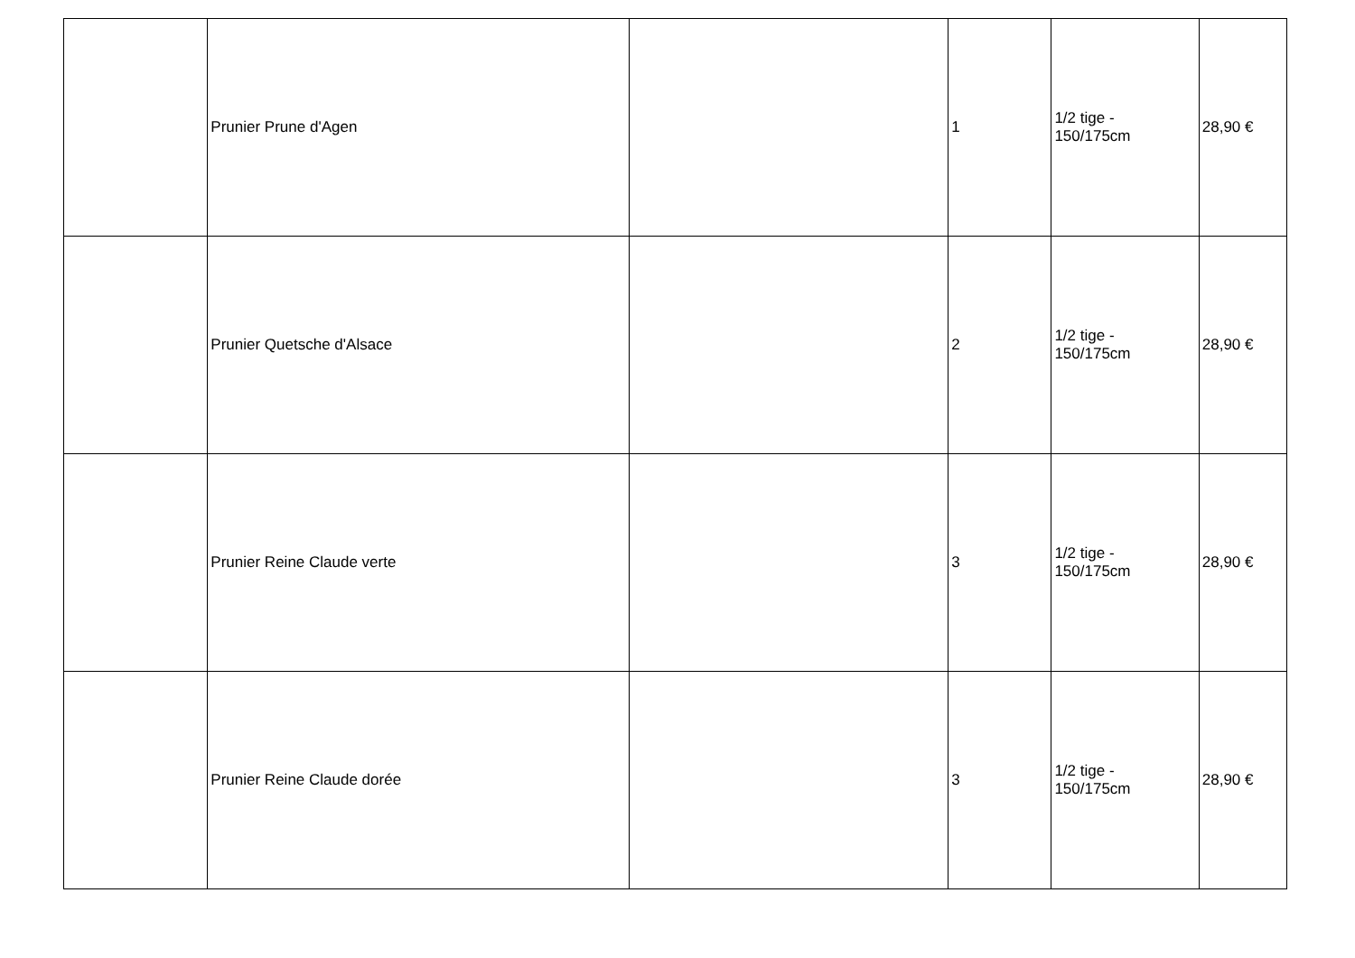| | Prunier Prune d'Agen | | 1 | 1/2 tige - 150/175cm | 28,90 € |
| | Prunier Quetsche d'Alsace | | 2 | 1/2 tige - 150/175cm | 28,90 € |
| | Prunier Reine Claude verte | | 3 | 1/2 tige - 150/175cm | 28,90 € |
| | Prunier Reine Claude dorée | | 3 | 1/2 tige - 150/175cm | 28,90 € |